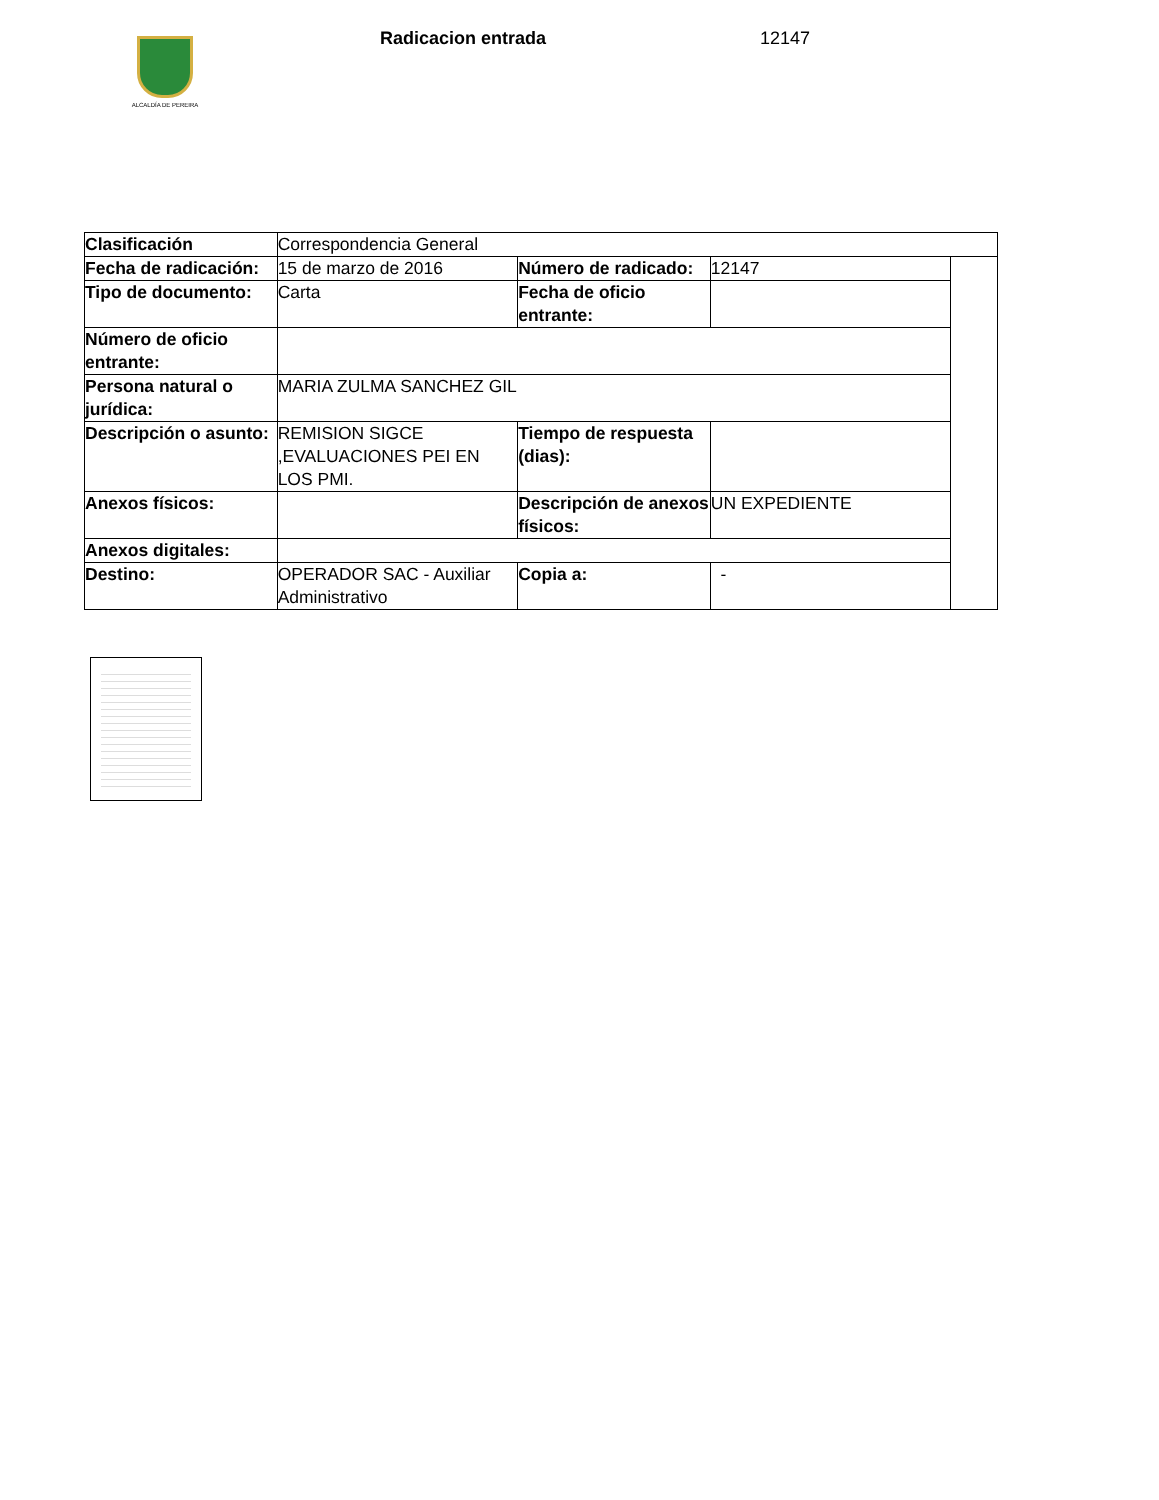ALCALDÍA DE PEREIRA
Radicacion entrada 12147
| Clasificación | Correspondencia General | | | |
| Fecha de radicación: | 15 de marzo de 2016 | Número de radicado: | 12147 | |
| Tipo de documento: | Carta | Fecha de oficio entrante: | | |
| Número de oficio entrante: | | | | |
| Persona natural o jurídica: | MARIA ZULMA SANCHEZ GIL | | | |
| Descripción o asunto: | REMISION SIGCE ,EVALUACIONES PEI EN LOS PMI. | Tiempo de respuesta (dias): | | |
| Anexos físicos: | | Descripción de anexos físicos: | UN EXPEDIENTE | |
| Anexos digitales: | | | | |
| Destino: | OPERADOR SAC - Auxiliar Administrativo | Copia a: | - | |